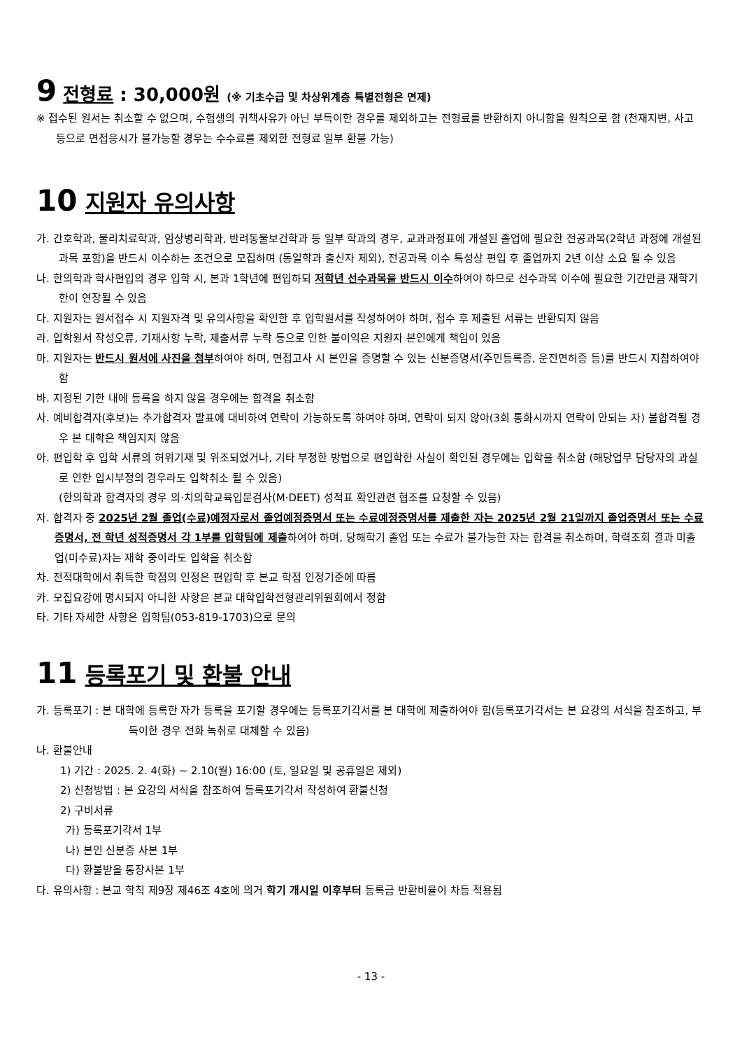9 전형료 : 30,000원 (※ 기초수급 및 차상위계층 특별전형은 면제)
※ 접수된 원서는 취소할 수 없으며, 수험생의 귀책사유가 아닌 부득이한 경우를 제외하고는 전형료를 반환하지 아니함을 원칙으로 함 (천재지변, 사고 등으로 면접응시가 불가능할 경우는 수수료를 제외한 전형료 일부 환불 가능)
10 지원자 유의사항
가. 간호학과, 물리치료학과, 임상병리학과, 반려동물보건학과 등 일부 학과의 경우, 교과과정표에 개설된 졸업에 필요한 전공과목(2학년 과정에 개설된 과목 포함)을 반드시 이수하는 조건으로 모집하며 (동일학과 출신자 제외), 전공과목 이수 특성상 편입 후 졸업까지 2년 이상 소요 될 수 있음
나. 한의학과 학사편입의 경우 입학 시, 본과 1학년에 편입하되 저학년 선수과목을 반드시 이수하여야 하므로 선수과목 이수에 필요한 기간만큼 재학기한이 연장될 수 있음
다. 지원자는 원서접수 시 지원자격 및 유의사항을 확인한 후 입학원서를 작성하여야 하며, 접수 후 제출된 서류는 반환되지 않음
라. 입학원서 작성오류, 기재사항 누락, 제출서류 누락 등으로 인한 불이익은 지원자 본인에게 책임이 있음
마. 지원자는 반드시 원서에 사진을 첨부하여야 하며, 면접고사 시 본인을 증명할 수 있는 신분증명서(주민등록증, 운전면허증 등)를 반드시 지참하여야 함
바. 지정된 기한 내에 등록을 하지 않을 경우에는 합격을 취소함
사. 예비합격자(후보)는 추가합격자 발표에 대비하여 연락이 가능하도록 하여야 하며, 연락이 되지 않아(3회 통화시까지 연락이 안되는 자) 불합격될 경우 본 대학은 책임지지 않음
아. 편입학 후 입학 서류의 허위기재 및 위조되었거나, 기타 부정한 방법으로 편입학한 사실이 확인된 경우에는 입학을 취소함 (해당업무 담당자의 과실로 인한 입시부정의 경우라도 입학취소 될 수 있음)
(한의학과 합격자의 경우 의·치의학교육입문검사(M·DEET) 성적표 확인관련 협조를 요청할 수 있음)
자. 합격자 중 2025년 2월 졸업(수료)예정자로서 졸업예정증명서 또는 수료예정증명서를 제출한 자는 2025년 2월 21일까지 졸업증명서 또는 수료증명서, 전 학년 성적증명서 각 1부를 입학팀에 제출하여야 하며, 당해학기 졸업 또는 수료가 불가능한 자는 합격을 취소하며, 학력조회 결과 미졸업(미수료)자는 재학 중이라도 입학을 취소함
차. 전적대학에서 취득한 학점의 인정은 편입학 후 본교 학점 인정기준에 따름
카. 모집요강에 명시되지 아니한 사항은 본교 대학입학전형관리위원회에서 정함
타. 기타 자세한 사항은 입학팀(053-819-1703)으로 문의
11 등록포기 및 환불 안내
가. 등록포기 : 본 대학에 등록한 자가 등록을 포기할 경우에는 등록포기각서를 본 대학에 제출하여야 함(등록포기각서는 본 요강의 서식을 참조하고, 부득이한 경우 전화 녹취로 대체할 수 있음)
나. 환불안내
1) 기간 : 2025. 2. 4(화) ~ 2.10(월) 16:00 (토, 일요일 및 공휴일은 제외)
2) 신청방법 : 본 요강의 서식을 참조하여 등록포기각서 작성하여 환불신청
2) 구비서류
가) 등록포기각서 1부
나) 본인 신분증 사본 1부
다) 환불받을 통장사본 1부
다. 유의사항 : 본교 학칙 제9장 제46조 4호에 의거 학기 개시일 이후부터 등록금 반환비율이 차등 적용됨
- 13 -